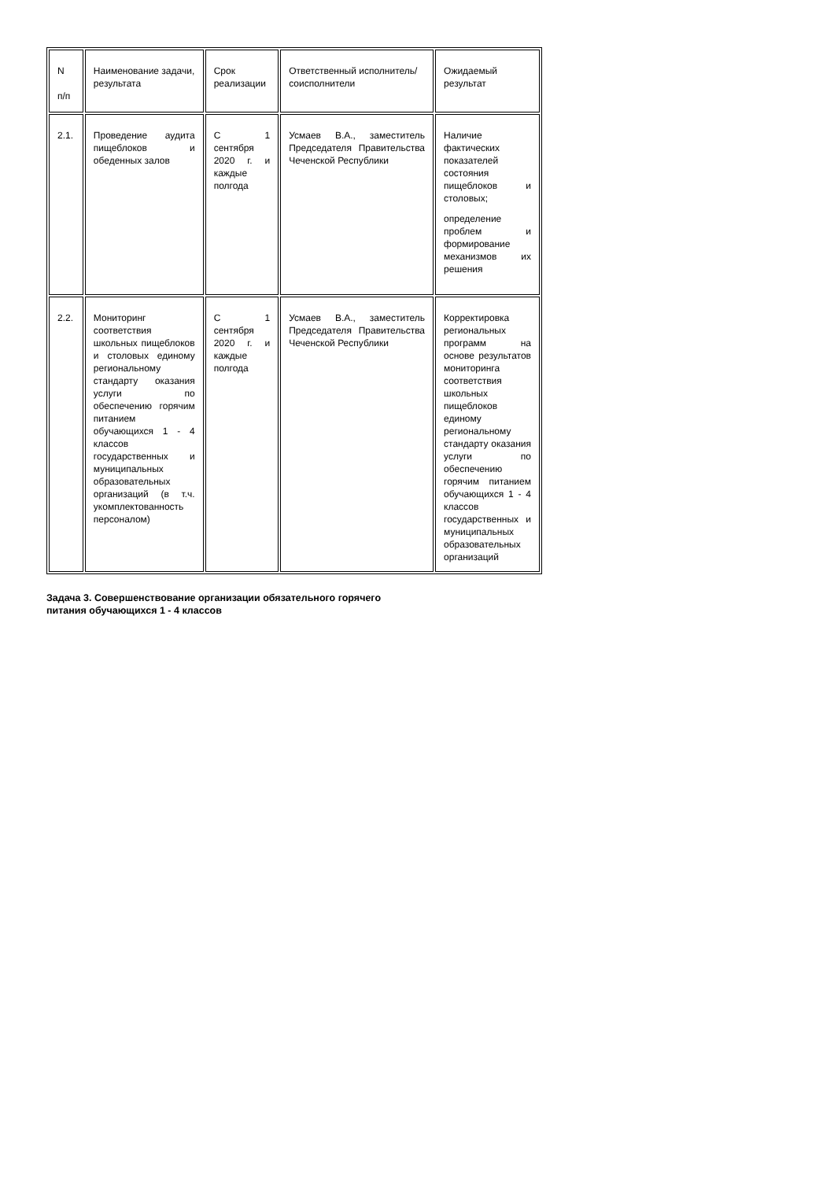| N п/п | Наименование задачи, результата | Срок реализации | Ответственный исполнитель/соисполнители | Ожидаемый результат |
| --- | --- | --- | --- | --- |
| 2.1. | Проведение аудита пищеблоков и обеденных залов | С 1 сентября 2020 г. и каждые полгода | Усмаев В.А., заместитель Председателя Правительства Чеченской Республики | Наличие фактических показателей состояния пищеблоков и столовых; определение проблем и формирование механизмов их решения |
| 2.2. | Мониторинг соответствия школьных пищеблоков и столовых единому региональному стандарту оказания услуги по обеспечению горячим питанием обучающихся 1 - 4 классов государственных и муниципальных образовательных организаций (в т.ч. укомплектованность персоналом) | С 1 сентября 2020 г. и каждые полгода | Усмаев В.А., заместитель Председателя Правительства Чеченской Республики | Корректировка региональных программ на основе результатов мониторинга соответствия школьных пищеблоков единому региональному стандарту оказания услуги по обеспечению горячим питанием обучающихся 1 - 4 классов государственных и муниципальных образовательных организаций |
Задача 3. Совершенствование организации обязательного горячего питания обучающихся 1 - 4 классов